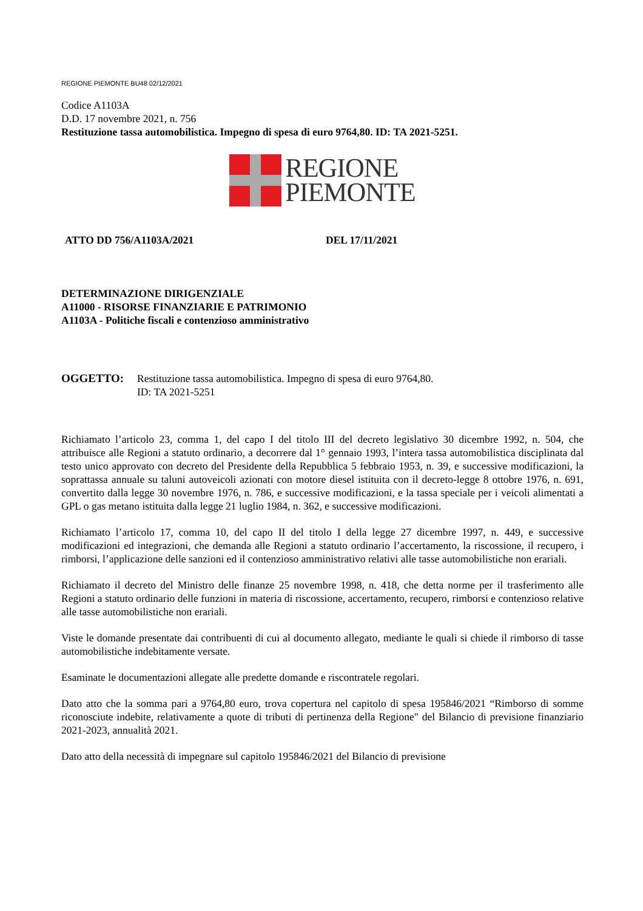REGIONE PIEMONTE BU48 02/12/2021
Codice A1103A
D.D. 17 novembre 2021, n. 756
Restituzione tassa automobilistica. Impegno di spesa di euro 9764,80. ID: TA 2021-5251.
REGIONE
PIEMONTE
ATTO DD 756/A1103A/2021 DEL 17/11/2021
DETERMINAZIONE DIRIGENZIALE
A11000 - RISORSE FINANZIARIE E PATRIMONIO
A1103A - Politiche fiscali e contenzioso amministrativo
OGGETTO: Restituzione tassa automobilistica. Impegno di spesa di euro 9764,80.
ID: TA 2021-5251
Richiamato l’articolo 23, comma 1, del capo I del titolo III del decreto legislativo 30 dicembre 1992, n. 504, che attribuisce alle Regioni a statuto ordinario, a decorrere dal 1° gennaio 1993, l’intera tassa automobilistica disciplinata dal testo unico approvato con decreto del Presidente della Repubblica 5 febbraio 1953, n. 39, e successive modificazioni, la soprattassa annuale su taluni autoveicoli azionati con motore diesel istituita con il decreto-legge 8 ottobre 1976, n. 691, convertito dalla legge 30 novembre 1976, n. 786, e successive modificazioni, e la tassa speciale per i veicoli alimentati a GPL o gas metano istituita dalla legge 21 luglio 1984, n. 362, e successive modificazioni.
Richiamato l’articolo 17, comma 10, del capo II del titolo I della legge 27 dicembre 1997, n. 449, e successive modificazioni ed integrazioni, che demanda alle Regioni a statuto ordinario l’accertamento, la riscossione, il recupero, i rimborsi, l’applicazione delle sanzioni ed il contenzioso amministrativo relativi alle tasse automobilistiche non erariali.
Richiamato il decreto del Ministro delle finanze 25 novembre 1998, n. 418, che detta norme per il trasferimento alle Regioni a statuto ordinario delle funzioni in materia di riscossione, accertamento, recupero, rimborsi e contenzioso relative alle tasse automobilistiche non erariali.
Viste le domande presentate dai contribuenti di cui al documento allegato, mediante le quali si chiede il rimborso di tasse automobilistiche indebitamente versate.
Esaminate le documentazioni allegate alle predette domande e riscontratele regolari.
Dato atto che la somma pari a 9764,80 euro, trova copertura nel capitolo di spesa 195846/2021 “Rimborso di somme riconosciute indebite, relativamente a quote di tributi di pertinenza della Regione" del Bilancio di previsione finanziario 2021-2023, annualità 2021.
Dato atto della necessità di impegnare sul capitolo 195846/2021 del Bilancio di previsione